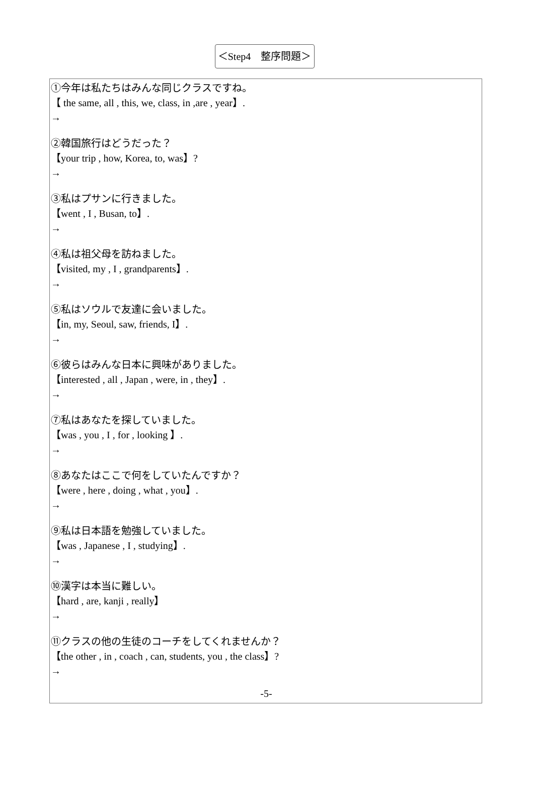＜Step4　整序問題＞
①今年は私たちはみんな同じクラスですね。
【 the same, all , this, we, class, in ,are , year】.
→
②韓国旅行はどうだった？
【your trip , how, Korea, to, was】?
→
③私はプサンに行きました。
【went , I , Busan, to】.
→
④私は祖父母を訪ねました。
【visited, my , I , grandparents】.
→
⑤私はソウルで友達に会いました。
【in, my, Seoul, saw, friends, I】.
→
⑥彼らはみんな日本に興味がありました。
【interested , all , Japan , were, in , they】.
→
⑦私はあなたを探していました。
【was , you , I , for , looking 】.
→
⑧あなたはここで何をしていたんですか？
【were , here , doing , what , you】.
→
⑨私は日本語を勉強していました。
【was , Japanese , I , studying】.
→
⑩漢字は本当に難しい。
【hard , are, kanji , really】
→
⑪クラスの他の生徒のコーチをしてくれませんか？
【the other , in , coach , can, students, you , the class】?
→
-5-